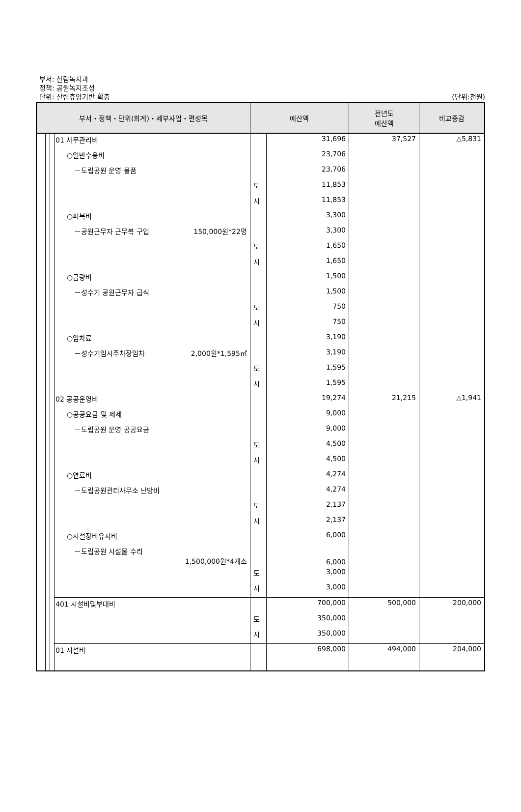부서: 산림녹지과
정책: 공원녹지조성
단위: 산림휴양기반 확충
(단위:천원)
| 부서・정책・단위(회계)・세부사업・편성목 | | | | | 예산액 | | 전년도 예산액 | 비교증감 |
| --- | --- | --- | --- | --- | --- | --- | --- | --- |
| | | | | 01 사무관리비 | | 31,696 | 37,527 | △5,831 |
| | | | | ○일반수용비 | | 23,706 | | |
| | | | | －도립공원 운영 물품 | | 23,706 | | |
| | | | | | 도 | 11,853 | | |
| | | | | | 시 | 11,853 | | |
| | | | | ○피복비 | | 3,300 | | |
| | | | | －공원근무자 근무복 구입 150,000원*22명 | | 3,300 | | |
| | | | | | 도 | 1,650 | | |
| | | | | | 시 | 1,650 | | |
| | | | | ○급량비 | | 1,500 | | |
| | | | | －성수기 공원근무자 급식 | | 1,500 | | |
| | | | | | 도 | 750 | | |
| | | | | | 시 | 750 | | |
| | | | | ○임차료 | | 3,190 | | |
| | | | | －성수기임시주차장임차 2,000원*1,595㎡ | | 3,190 | | |
| | | | | | 도 | 1,595 | | |
| | | | | | 시 | 1,595 | | |
| | | | | 02 공공운영비 | | 19,274 | 21,215 | △1,941 |
| | | | | ○공공요금 및 제세 | | 9,000 | | |
| | | | | －도립공원 운영 공공요금 | | 9,000 | | |
| | | | | | 도 | 4,500 | | |
| | | | | | 시 | 4,500 | | |
| | | | | ○연료비 | | 4,274 | | |
| | | | | －도립공원관리사무소 난방비 | | 4,274 | | |
| | | | | | 도 | 2,137 | | |
| | | | | | 시 | 2,137 | | |
| | | | | ○시설장비유지비 | | 6,000 | | |
| | | | | －도립공원 시설물 수리 1,500,000원*4개소 | | 6,000 | | |
| | | | | | 도 | 3,000 | | |
| | | | | | 시 | 3,000 | | |
| | | | | 401 시설비및부대비 | | 700,000 | 500,000 | 200,000 |
| | | | | | 도 | 350,000 | | |
| | | | | | 시 | 350,000 | | |
| | | | | 01 시설비 | | 698,000 | 494,000 | 204,000 |